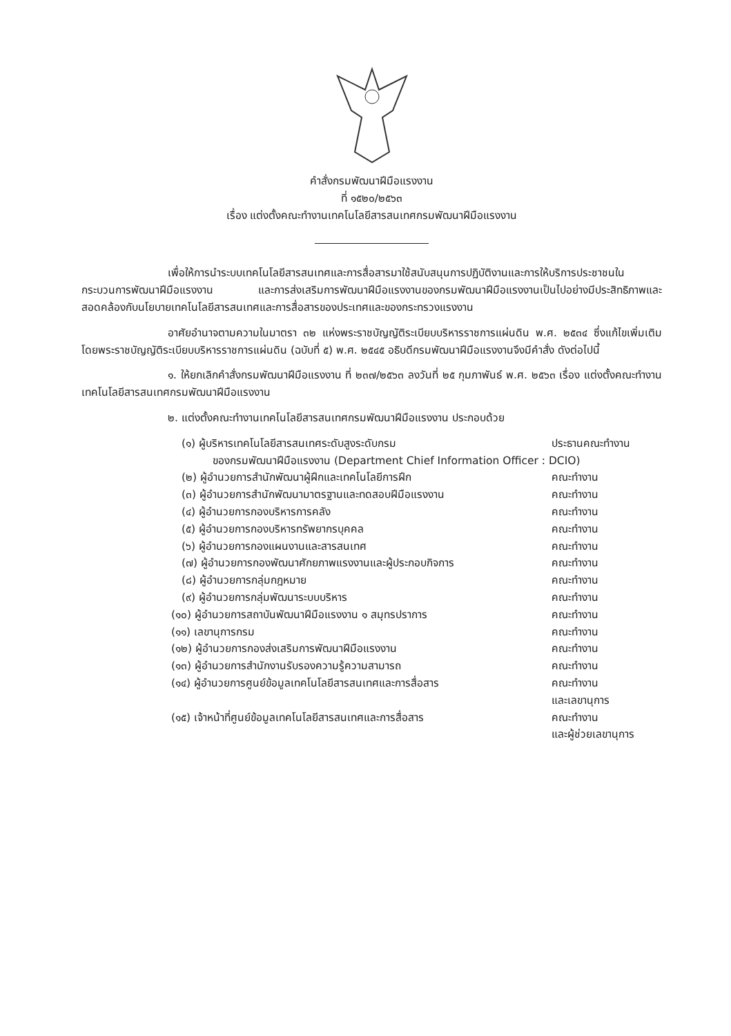คำสั่งกรมพัฒนาฝีมือแรงงาน
ที่ ๑๕๒๐/๒๕๖๓
เรื่อง แต่งตั้งคณะทำงานเทคโนโลยีสารสนเทศกรมพัฒนาฝีมือแรงงาน
เพื่อให้การนำระบบเทคโนโลยีสารสนเทศและการสื่อสารมาใช้สนับสนุนการปฏิบัติงานและการให้บริการประชาชนในกระบวนการพัฒนาฝีมือแรงงาน และการส่งเสริมการพัฒนาฝีมือแรงงานของกรมพัฒนาฝีมือแรงงานเป็นไปอย่างมีประสิทธิภาพและสอดคล้องกับนโยบายเทคโนโลยีสารสนเทศและการสื่อสารของประเทศและของกระทรวงแรงงาน
อาศัยอำนาจตามความในมาตรา ๓๒ แห่งพระราชบัญญัติระเบียบบริหารราชการแผ่นดิน พ.ศ. ๒๕๓๔ ซึ่งแก้ไขเพิ่มเติมโดยพระราชบัญญัติระเบียบบริหารราชการแผ่นดิน (ฉบับที่ ๕) พ.ศ. ๒๕๔๕ อธิบดีกรมพัฒนาฝีมือแรงงานจึงมีคำสั่ง ดังต่อไปนี้
๑. ให้ยกเลิกคำสั่งกรมพัฒนาฝีมือแรงงาน ที่ ๒๓๗/๒๕๖๓ ลงวันที่ ๒๕ กุมภาพันธ์ พ.ศ. ๒๕๖๓ เรื่อง แต่งตั้งคณะทำงานเทคโนโลยีสารสนเทศกรมพัฒนาฝีมือแรงงาน
๒. แต่งตั้งคณะทำงานเทคโนโลยีสารสนเทศกรมพัฒนาฝีมือแรงงาน ประกอบด้วย
(๑) ผู้บริหารเทคโนโลยีสารสนเทศระดับสูงระดับกรม ประธานคณะทำงาน
ของกรมพัฒนาฝีมือแรงงาน (Department Chief Information Officer : DCIO)
(๒) ผู้อำนวยการสำนักพัฒนาผู้ฝึกและเทคโนโลยีการฝึก คณะทำงาน
(๓) ผู้อำนวยการสำนักพัฒนามาตรฐานและทดสอบฝีมือแรงงาน คณะทำงาน
(๔) ผู้อำนวยการกองบริหารการคลัง คณะทำงาน
(๕) ผู้อำนวยการกองบริหารทรัพยากรบุคคล คณะทำงาน
(๖) ผู้อำนวยการกองแผนงานและสารสนเทศ คณะทำงาน
(๗) ผู้อำนวยการกองพัฒนาศักยภาพแรงงานและผู้ประกอบกิจการ คณะทำงาน
(๘) ผู้อำนวยการกลุ่มกฎหมาย คณะทำงาน
(๙) ผู้อำนวยการกลุ่มพัฒนาระบบบริหาร คณะทำงาน
(๑๐) ผู้อำนวยการสถาบันพัฒนาฝีมือแรงงาน ๑ สมุทรปราการ คณะทำงาน
(๑๑) เลขานุการกรม คณะทำงาน
(๑๒) ผู้อำนวยการกองส่งเสริมการพัฒนาฝีมือแรงงาน คณะทำงาน
(๑๓) ผู้อำนวยการสำนักงานรับรองความรู้ความสามารถ คณะทำงาน
(๑๔) ผู้อำนวยการศูนย์ข้อมูลเทคโนโลยีสารสนเทศและการสื่อสาร คณะทำงาน
และเลขานุการ
(๑๕) เจ้าหน้าที่ศูนย์ข้อมูลเทคโนโลยีสารสนเทศและการสื่อสาร คณะทำงาน
และผู้ช่วยเลขานุการ